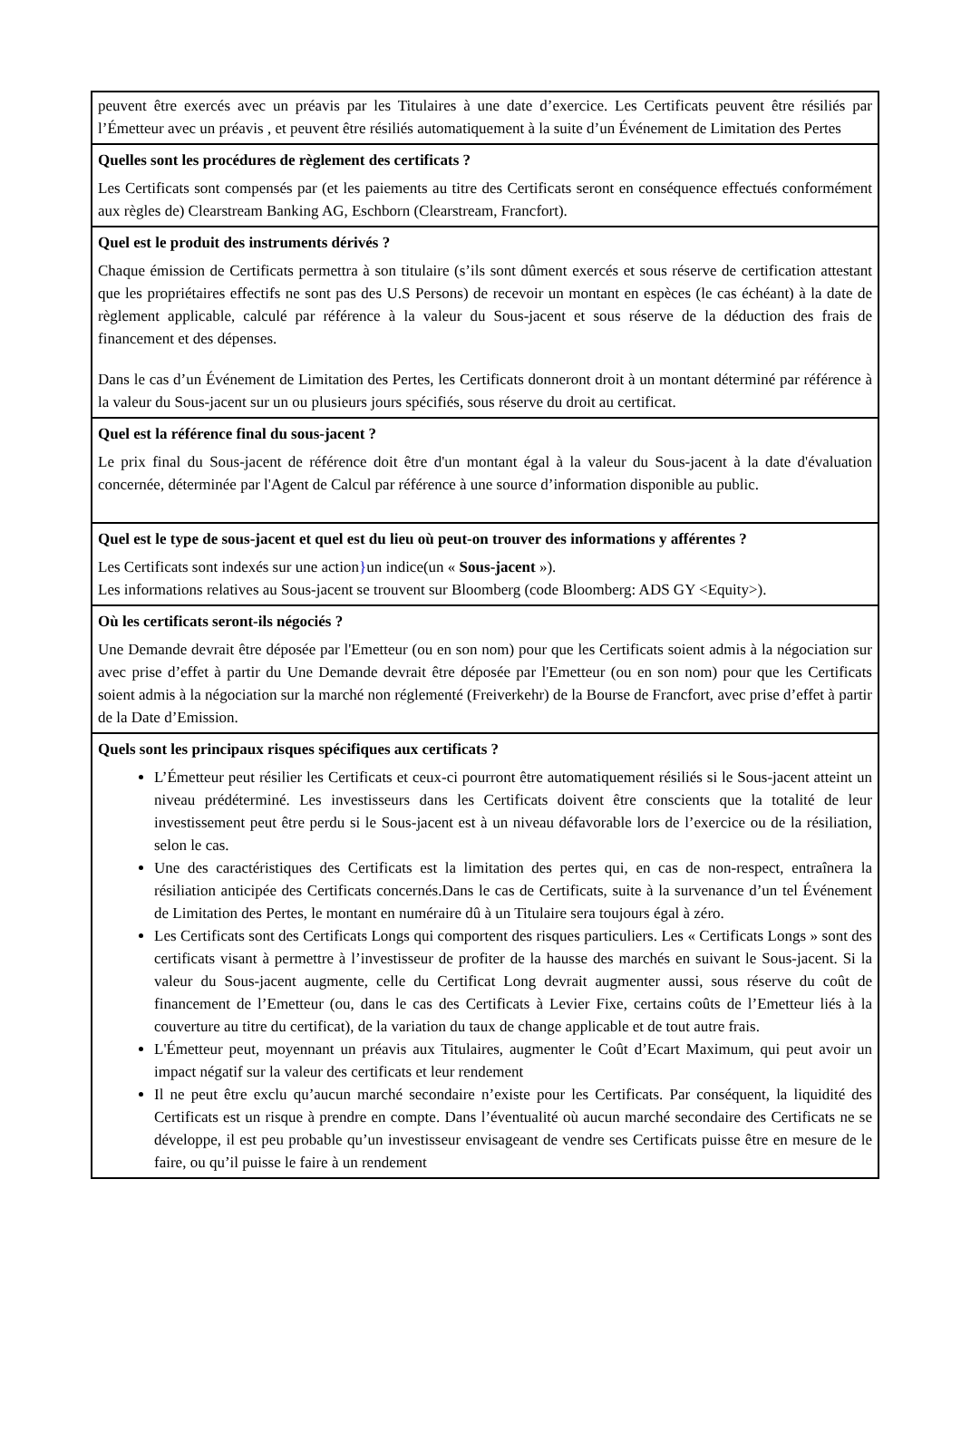peuvent être exercés avec un préavis par les Titulaires à une date d’exercice. Les Certificats peuvent être résiliés par l’Émetteur avec un préavis , et peuvent être résiliés automatiquement à la suite d’un Événement de Limitation des Pertes
Quelles sont les procédures de règlement des certificats ?
Les Certificats sont compensés par (et les paiements au titre des Certificats seront en conséquence effectués conformément aux règles de) Clearstream Banking AG, Eschborn (Clearstream, Francfort).
Quel est le produit des instruments dérivés ?
Chaque émission de Certificats permettra à son titulaire (s’ils sont dûment exercés et sous réserve de certification attestant que les propriétaires effectifs ne sont pas des U.S Persons) de recevoir un montant en espèces (le cas échéant) à la date de règlement applicable, calculé par référence à la valeur du Sous-jacent et sous réserve de la déduction des frais de financement et des dépenses.
Dans le cas d’un Événement de Limitation des Pertes, les Certificats donneront droit à un montant déterminé par référence à la valeur du Sous-jacent sur un ou plusieurs jours spécifiés, sous réserve du droit au certificat.
Quel est la référence final du sous-jacent ?
Le prix final du Sous-jacent de référence doit être d'un montant égal à la valeur du Sous-jacent à la date d'évaluation concernée, déterminée par l'Agent de Calcul par référence à une source d’information disponible au public.
Quel est le type de sous-jacent et quel est du lieu où peut-on trouver des informations y afférentes ?
Les Certificats sont indexés sur une action}un indice(un « Sous-jacent »).
Les informations relatives au Sous-jacent se trouvent sur Bloomberg (code Bloomberg: ADS GY <Equity>).
Où les certificats seront-ils négociés ?
Une Demande devrait être déposée par l'Emetteur (ou en son nom) pour que les Certificats soient admis à la négociation sur avec prise d’effet à partir du Une Demande devrait être déposée par l'Emetteur (ou en son nom) pour que les Certificats soient admis à la négociation sur la marché non réglementé (Freiverkehr) de la Bourse de Francfort, avec prise d’effet à partir de la Date d’Emission.
Quels sont les principaux risques spécifiques aux certificats ?
L’Émetteur peut résilier les Certificats et ceux-ci pourront être automatiquement résiliés si le Sous-jacent atteint un niveau prédéterminé. Les investisseurs dans les Certificats doivent être conscients que la totalité de leur investissement peut être perdu si le Sous-jacent est à un niveau défavorable lors de l’exercice ou de la résiliation, selon le cas.
Une des caractéristiques des Certificats est la limitation des pertes qui, en cas de non-respect, entraînera la résiliation anticipée des Certificats concernés.Dans le cas de Certificats, suite à la survenance d’un tel Événement de Limitation des Pertes, le montant en numéraire dû à un Titulaire sera toujours égal à zéro.
Les Certificats sont des Certificats Longs qui comportent des risques particuliers. Les « Certificats Longs » sont des certificats visant à permettre à l’investisseur de profiter de la hausse des marchés en suivant le Sous-jacent. Si la valeur du Sous-jacent augmente, celle du Certificat Long devrait augmenter aussi, sous réserve du coût de financement de l’Emetteur (ou, dans le cas des Certificats à Levier Fixe, certains coûts de l’Emetteur liés à la couverture au titre du certificat), de la variation du taux de change applicable et de tout autre frais.
L'Émetteur peut, moyennant un préavis aux Titulaires, augmenter le Coût d’Ecart Maximum, qui peut avoir un impact négatif sur la valeur des certificats et leur rendement
Il ne peut être exclu qu’aucun marché secondaire n’existe pour les Certificats. Par conséquent, la liquidité des Certificats est un risque à prendre en compte. Dans l’éventualité où aucun marché secondaire des Certificats ne se développe, il est peu probable qu’un investisseur envisageant de vendre ses Certificats puisse être en mesure de le faire, ou qu’il puisse le faire à un rendement